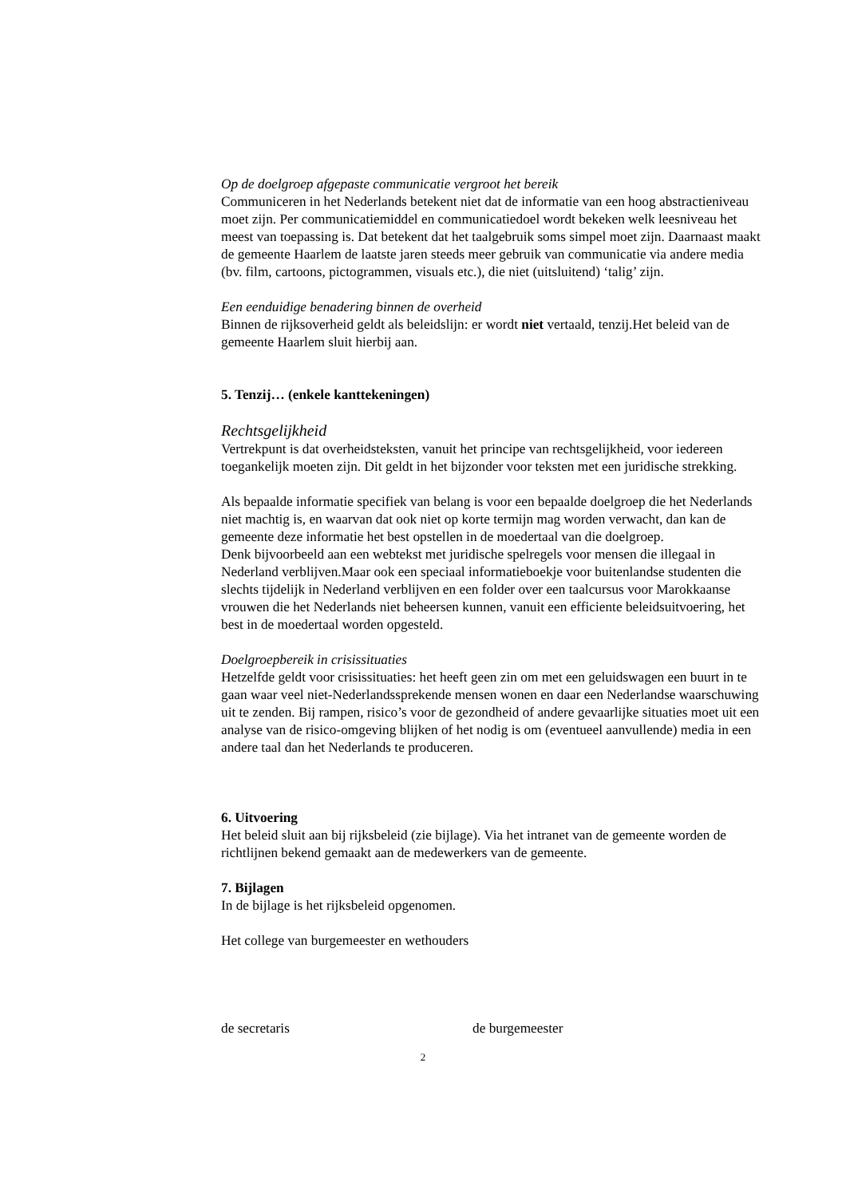Op de doelgroep afgepaste communicatie vergroot het bereik
Communiceren in het Nederlands betekent niet dat de informatie van een hoog abstractieniveau moet zijn. Per communicatiemiddel en communicatiedoel wordt bekeken welk leesniveau het meest van toepassing is. Dat betekent dat het taalgebruik soms simpel moet zijn. Daarnaast maakt de gemeente Haarlem de laatste jaren steeds meer gebruik van communicatie via andere media (bv. film, cartoons, pictogrammen, visuals etc.), die niet (uitsluitend) ‘talig’ zijn.
Een eenduidige benadering binnen de overheid
Binnen de rijksoverheid geldt als beleidslijn: er wordt niet vertaald, tenzij.Het beleid van de gemeente Haarlem sluit hierbij aan.
5. Tenzij… (enkele kanttekeningen)
Rechtsgelijkheid
Vertrekpunt is dat overheidsteksten, vanuit het principe van rechtsgelijkheid, voor iedereen toegankelijk moeten zijn. Dit geldt in het bijzonder voor teksten met een juridische strekking.
Als bepaalde informatie specifiek van belang is voor een bepaalde doelgroep die het Nederlands niet machtig is, en waarvan dat ook niet op korte termijn mag worden verwacht, dan kan de gemeente deze informatie het best opstellen in de moedertaal van die doelgroep.
Denk bijvoorbeeld aan een webtekst met juridische spelregels voor mensen die illegaal in Nederland verblijven.Maar ook een speciaal informatieboekje voor buitenlandse studenten die slechts tijdelijk in Nederland verblijven en een folder over een taalcursus voor Marokkaanse vrouwen die het Nederlands niet beheersen kunnen, vanuit een efficiente beleidsuitvoering, het best in de moedertaal worden opgesteld.
Doelgroepbereik in crisissituaties
Hetzelfde geldt voor crisissituaties: het heeft geen zin om met een geluidswagen een buurt in te gaan waar veel niet-Nederlandssprekende mensen wonen en daar een Nederlandse waarschuwing uit te zenden. Bij rampen, risico’s voor de gezondheid of andere gevaarlijke situaties moet uit een analyse van de risico-omgeving blijken of het nodig is om (eventueel aanvullende) media in een andere taal dan het Nederlands te produceren.
6. Uitvoering
Het beleid sluit aan bij rijksbeleid (zie bijlage). Via het intranet van de gemeente worden de richtlijnen bekend gemaakt aan de medewerkers van de gemeente.
7. Bijlagen
In de bijlage is het rijksbeleid opgenomen.
Het college van burgemeester en wethouders
de secretaris de burgemeester
2